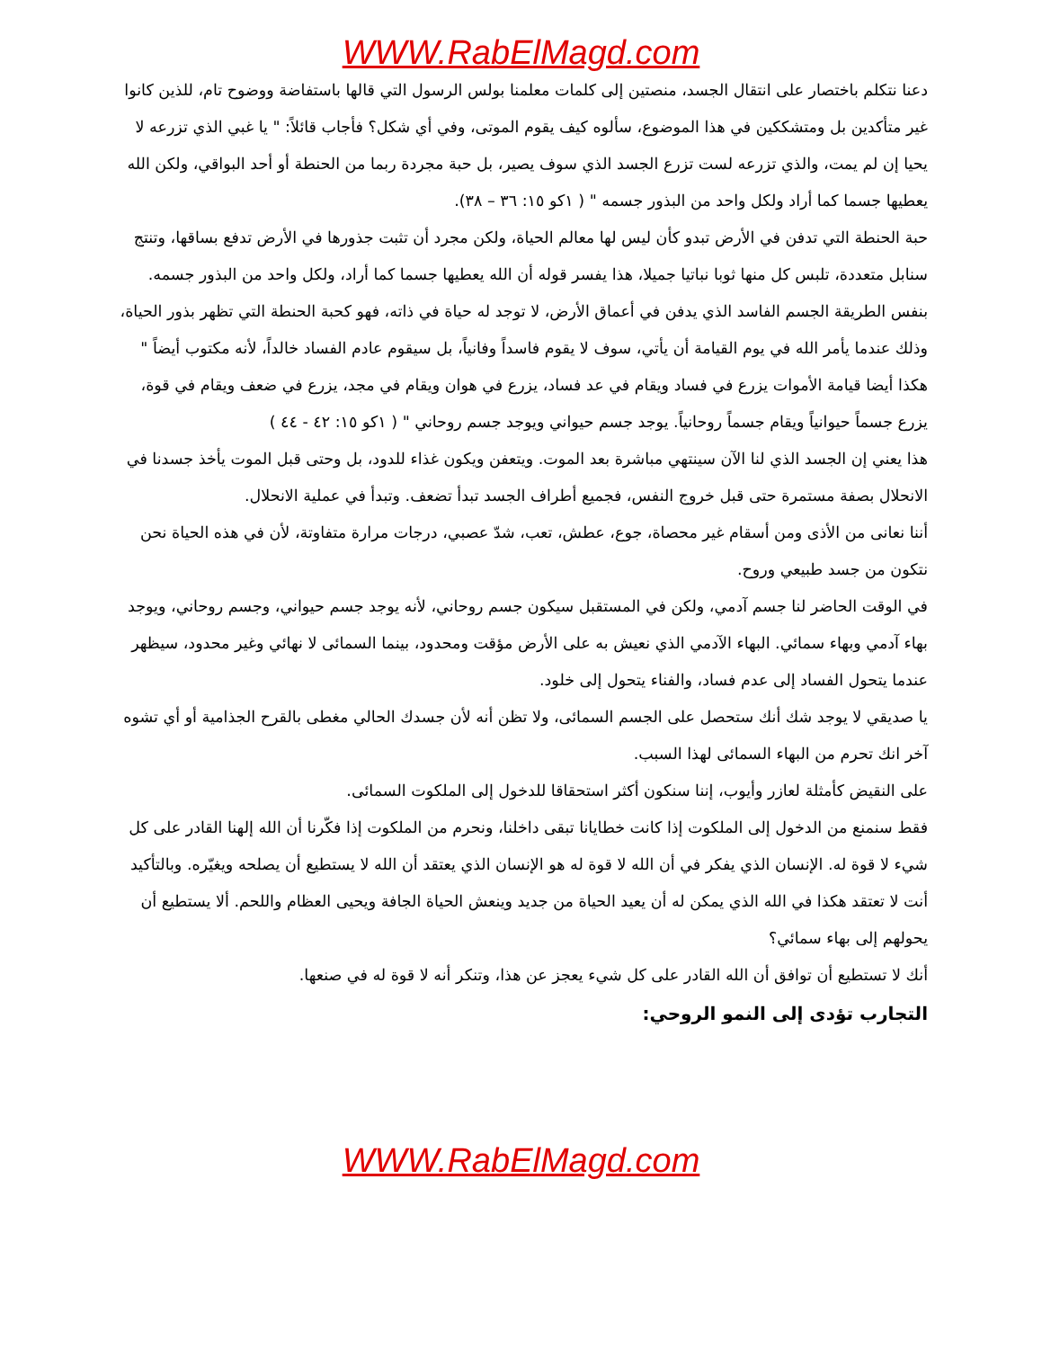WWW.RabElMagd.com
دعنا نتكلم باختصار على انتقال الجسد، منصتين إلى كلمات معلمنا بولس الرسول التي قالها باستفاضة ووضوح تام، للذين كانوا غير متأكدين بل ومتشككين في هذا الموضوع، سألوه كيف يقوم الموتى، وفي أي شكل؟ فأجاب قائلاً: " يا غبي الذي تزرعه لا يحيا إن لم يمت، والذي تزرعه لست تزرع الجسد الذي سوف يصير، بل حبة مجردة ربما من الحنطة أو أحد البواقي، ولكن الله يعطيها جسما كما أراد ولكل واحد من البذور جسمه " ( ١كو ١٥: ٣٦ – ٣٨).
حبة الحنطة التي تدفن في الأرض تبدو كأن ليس لها معالم الحياة، ولكن مجرد أن تثبت جذورها في الأرض تدفع بساقها، وتنتج سنابل متعددة، تلبس كل منها ثوبا نباتيا جميلا، هذا يفسر قوله أن الله يعطيها جسما كما أراد، ولكل واحد من البذور جسمه.
بنفس الطريقة الجسم الفاسد الذي يدفن في أعماق الأرض، لا توجد له حياة في ذاته، فهو كحبة الحنطة التي تظهر بذور الحياة، وذلك عندما يأمر الله في يوم القيامة أن يأتي، سوف لا يقوم فاسداً وفانياً، بل سيقوم عادم الفساد خالداً، لأنه مكتوب أيضاً " هكذا أيضا قيامة الأموات يزرع في فساد ويقام في عد فساد، يزرع في هوان ويقام في مجد، يزرع في ضعف ويقام في قوة، يزرع جسماً حيوانياً ويقام جسماً روحانياً. يوجد جسم حيواني ويوجد جسم روحاني " ( ١كو ١٥: ٤٢ - ٤٤ )
هذا يعني إن الجسد الذي لنا الآن سينتهي مباشرة بعد الموت. ويتعفن ويكون غذاء للدود، بل وحتى قبل الموت يأخذ جسدنا في الانحلال بصفة مستمرة حتى قبل خروج النفس، فجميع أطراف الجسد تبدأ تضعف. وتبدأ في عملية الانحلال.
أننا نعانى من الأذى ومن أسقام غير محصاة، جوع، عطش، تعب، شدّ عصبي، درجات مرارة متفاوتة، لأن في هذه الحياة نحن نتكون من جسد طبيعي وروح.
في الوقت الحاضر لنا جسم آدمي، ولكن في المستقبل سيكون جسم روحاني، لأنه يوجد جسم حيواني، وجسم روحاني، ويوجد بهاء آدمي وبهاء سمائي. البهاء الآدمي الذي نعيش به على الأرض مؤقت ومحدود، بينما السمائى لا نهائي وغير محدود، سيظهر عندما يتحول الفساد إلى عدم فساد، والفناء يتحول إلى خلود.
يا صديقي لا يوجد شك أنك ستحصل على الجسم السمائى، ولا تظن أنه لأن جسدك الحالي مغطى بالقرح الجذامية أو أي تشوه آخر انك تحرم من البهاء السمائى لهذا السبب.
على النقيض كأمثلة لعازر وأيوب، إننا سنكون أكثر استحقاقا للدخول إلى الملكوت السمائى.
فقط سنمنع من الدخول إلى الملكوت إذا كانت خطايانا تبقى داخلنا، ونحرم من الملكوت إذا فكّرنا أن الله إلهنا القادر على كل شيء لا قوة له. الإنسان الذي يفكر في أن الله لا قوة له هو الإنسان الذي يعتقد أن الله لا يستطيع أن يصلحه ويغيّره. وبالتأكيد أنت لا تعتقد هكذا في الله الذي يمكن له أن يعيد الحياة من جديد وينعش الحياة الجافة ويحيى العظام واللحم. ألا يستطيع أن يحولهم إلى بهاء سمائي؟
أنك لا تستطيع أن توافق أن الله القادر على كل شيء يعجز عن هذا، وتنكر أنه لا قوة له في صنعها.
التجارب تؤدى إلى النمو الروحي:
WWW.RabElMagd.com